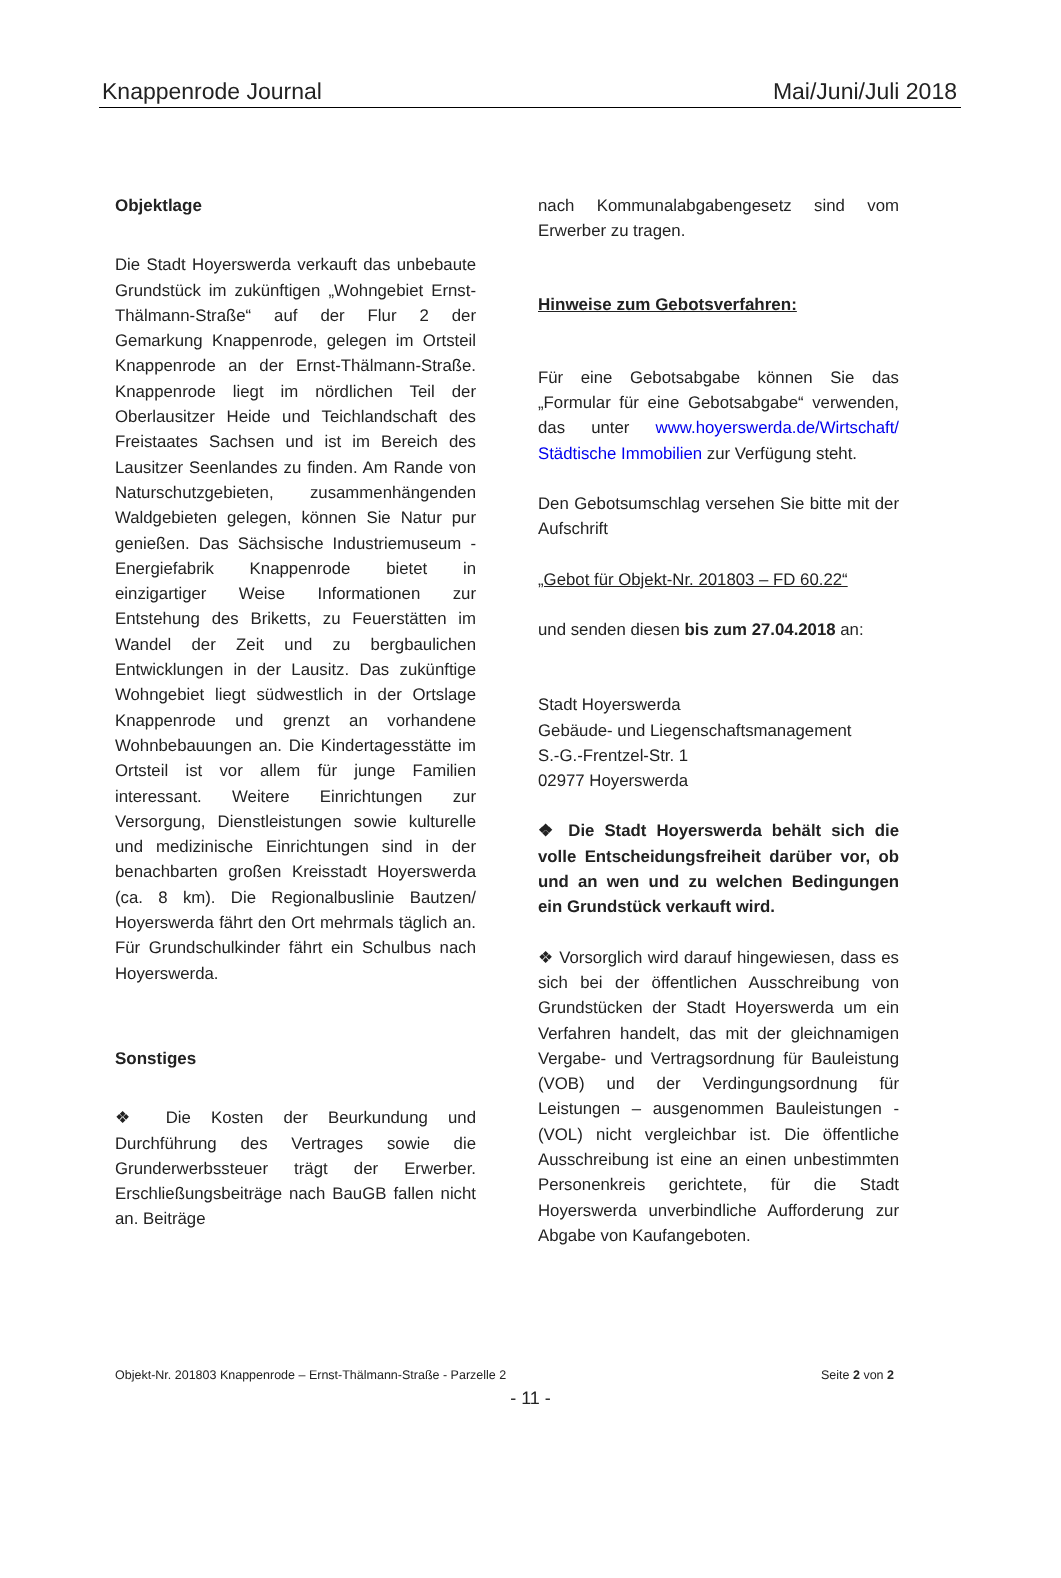Knappenrode Journal Mai/Juni/Juli 2018
Objektlage
Die Stadt Hoyerswerda verkauft das unbebaute Grundstück im zukünftigen „Wohngebiet Ernst-Thälmann-Straße“ auf der Flur 2 der Gemarkung Knappenrode, gelegen im Ortsteil Knappenrode an der Ernst-Thälmann-Straße. Knappenrode liegt im nördlichen Teil der Oberlausitzer Heide und Teichlandschaft des Freistaates Sachsen und ist im Bereich des Lausitzer Seenlandes zu finden. Am Rande von Naturschutzgebieten, zusammenhängenden Waldgebieten gelegen, können Sie Natur pur genießen. Das Sächsische Industriemuseum - Energiefabrik Knappenrode bietet in einzigartiger Weise Informationen zur Entstehung des Briketts, zu Feuerstätten im Wandel der Zeit und zu bergbaulichen Entwicklungen in der Lausitz. Das zukünftige Wohngebiet liegt südwestlich in der Ortslage Knappenrode und grenzt an vorhandene Wohnbebauungen an. Die Kindertagesstätte im Ortsteil ist vor allem für junge Familien interessant. Weitere Einrichtungen zur Versorgung, Dienstleistungen sowie kulturelle und medizinische Einrichtungen sind in der benachbarten großen Kreisstadt Hoyerswerda (ca. 8 km). Die Regionalbuslinie Bautzen/ Hoyerswerda fährt den Ort mehrmals täglich an. Für Grundschulkinder fährt ein Schulbus nach Hoyerswerda.
Sonstiges
❖ Die Kosten der Beurkundung und Durchführung des Vertrages sowie die Grunderwerbssteuer trägt der Erwerber. Erschließungsbeiträge nach BauGB fallen nicht an. Beiträge
nach Kommunalabgabengesetz sind vom Erwerber zu tragen.
Hinweise zum Gebotsverfahren:
Für eine Gebotsabgabe können Sie das „Formular für eine Gebotsabgabe“ verwenden, das unter www.hoyerswerda.de/Wirtschaft/ Städtische Immobilien zur Verfügung steht.
Den Gebotsumschlag versehen Sie bitte mit der Aufschrift
„Gebot für Objekt-Nr. 201803 – FD 60.22“
und senden diesen bis zum 27.04.2018 an:
Stadt Hoyerswerda
Gebäude- und Liegenschaftsmanagement
S.-G.-Frentzel-Str. 1
02977 Hoyerswerda
❖ Die Stadt Hoyerswerda behält sich die volle Entscheidungsfreiheit darüber vor, ob und an wen und zu welchen Bedingungen ein Grundstück verkauft wird.
❖ Vorsorglich wird darauf hingewiesen, dass es sich bei der öffentlichen Ausschreibung von Grundstücken der Stadt Hoyerswerda um ein Verfahren handelt, das mit der gleichnamigen Vergabe- und Vertragsordnung für Bauleistung (VOB) und der Verdingungsordnung für Leistungen – ausgenommen Bauleistungen - (VOL) nicht vergleichbar ist. Die öffentliche Ausschreibung ist eine an einen unbestimmten Personenkreis gerichtete, für die Stadt Hoyerswerda unverbindliche Aufforderung zur Abgabe von Kaufangeboten.
Objekt-Nr. 201803 Knappenrode – Ernst-Thälmann-Straße - Parzelle 2 Seite 2 von 2
- 11 -